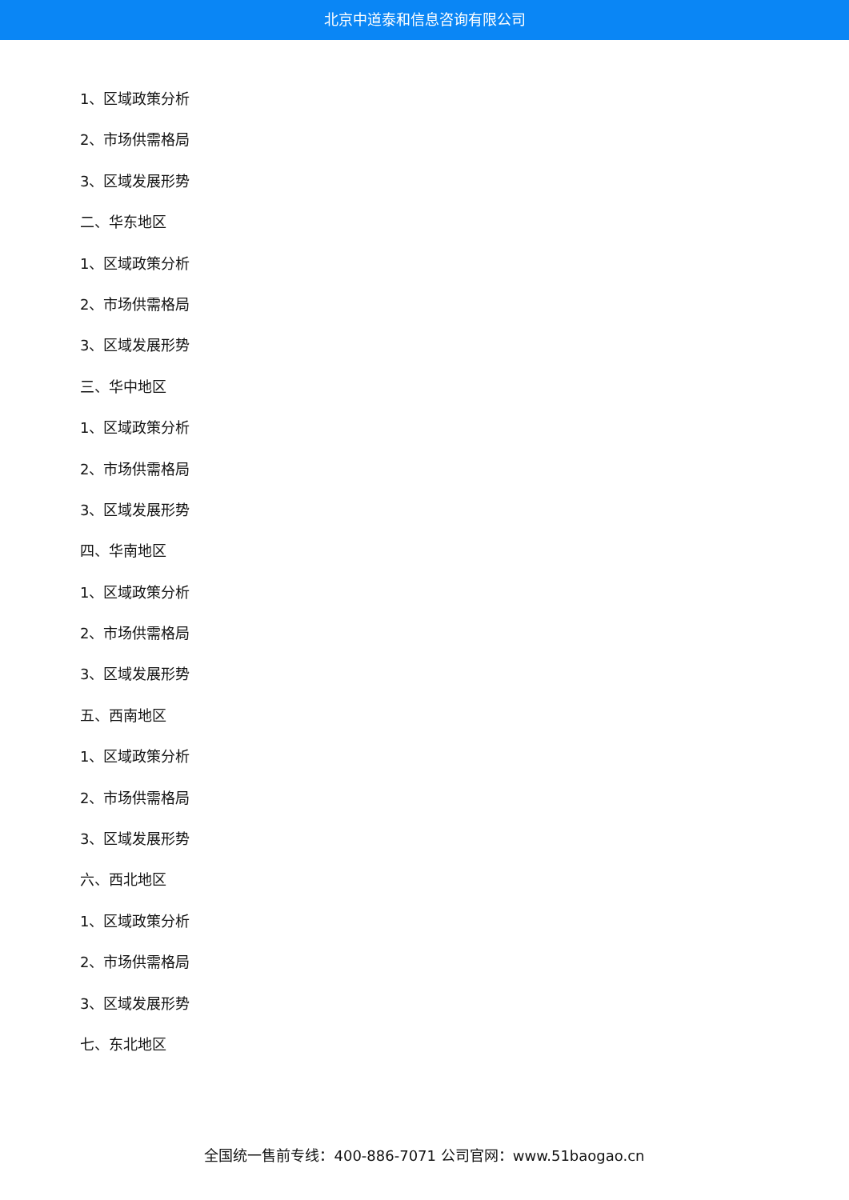北京中道泰和信息咨询有限公司
1、区域政策分析
2、市场供需格局
3、区域发展形势
二、华东地区
1、区域政策分析
2、市场供需格局
3、区域发展形势
三、华中地区
1、区域政策分析
2、市场供需格局
3、区域发展形势
四、华南地区
1、区域政策分析
2、市场供需格局
3、区域发展形势
五、西南地区
1、区域政策分析
2、市场供需格局
3、区域发展形势
六、西北地区
1、区域政策分析
2、市场供需格局
3、区域发展形势
七、东北地区
全国统一售前专线：400-886-7071 公司官网：www.51baogao.cn